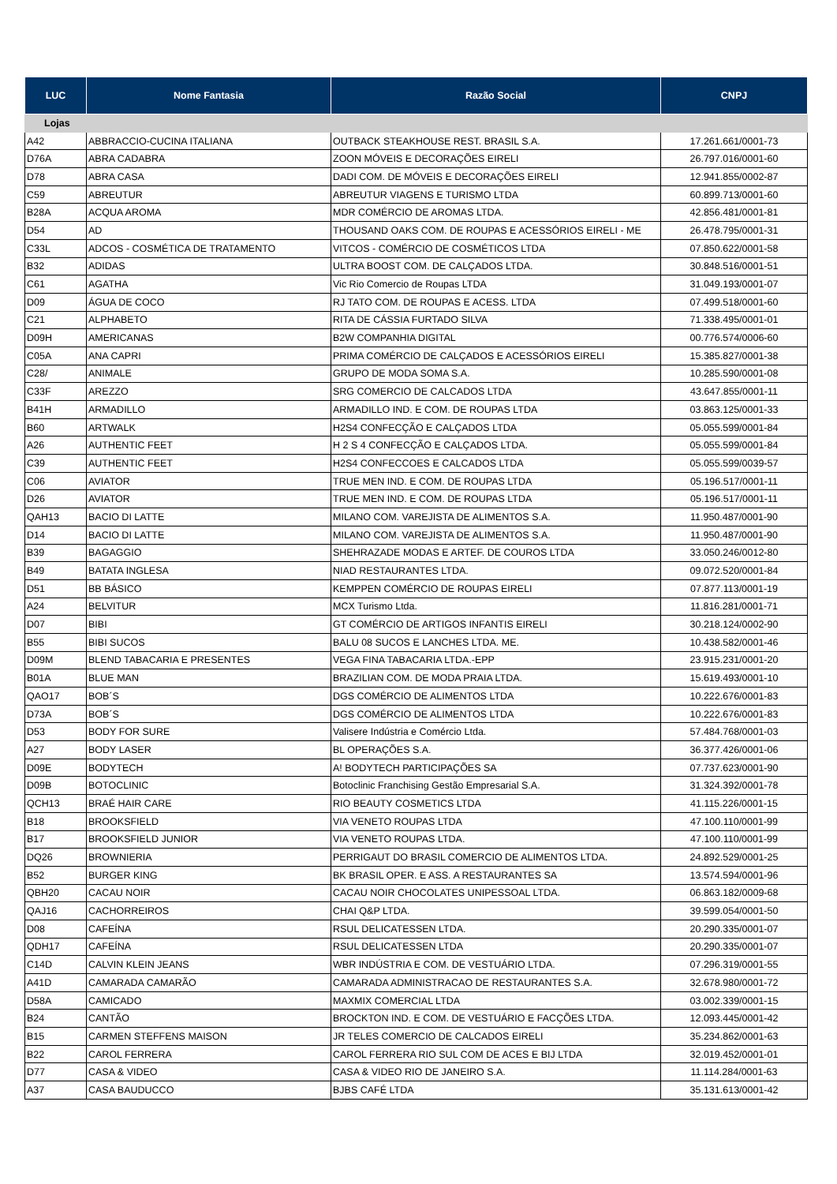| LUC | Nome Fantasia | Razão Social | CNPJ |
| --- | --- | --- | --- |
| Lojas | | | |
| A42 | ABBRACCIO-CUCINA ITALIANA | OUTBACK STEAKHOUSE REST. BRASIL S.A. | 17.261.661/0001-73 |
| D76A | ABRA CADABRA | ZOON MÓVEIS E DECORAÇÕES EIRELI | 26.797.016/0001-60 |
| D78 | ABRA CASA | DADI COM. DE MÓVEIS E DECORAÇÕES EIRELI | 12.941.855/0002-87 |
| C59 | ABREUTUR | ABREUTUR VIAGENS E TURISMO LTDA | 60.899.713/0001-60 |
| B28A | ACQUA AROMA | MDR COMÉRCIO DE AROMAS LTDA. | 42.856.481/0001-81 |
| D54 | AD | THOUSAND OAKS COM. DE ROUPAS E ACESSÓRIOS EIRELI - ME | 26.478.795/0001-31 |
| C33L | ADCOS - COSMÉTICA DE TRATAMENTO | VITCOS - COMÉRCIO DE COSMÉTICOS LTDA | 07.850.622/0001-58 |
| B32 | ADIDAS | ULTRA BOOST COM. DE CALÇADOS LTDA. | 30.848.516/0001-51 |
| C61 | AGATHA | Vic Rio Comercio de Roupas LTDA | 31.049.193/0001-07 |
| D09 | ÁGUA DE COCO | RJ TATO COM. DE ROUPAS E ACESS. LTDA | 07.499.518/0001-60 |
| C21 | ALPHABETO | RITA DE CÁSSIA FURTADO SILVA | 71.338.495/0001-01 |
| D09H | AMERICANAS | B2W COMPANHIA DIGITAL | 00.776.574/0006-60 |
| C05A | ANA CAPRI | PRIMA COMÉRCIO DE CALÇADOS E ACESSÓRIOS EIRELI | 15.385.827/0001-38 |
| C28/ | ANIMALE | GRUPO DE MODA SOMA S.A. | 10.285.590/0001-08 |
| C33F | AREZZO | SRG COMERCIO DE CALCADOS LTDA | 43.647.855/0001-11 |
| B41H | ARMADILLO | ARMADILLO IND. E COM. DE ROUPAS LTDA | 03.863.125/0001-33 |
| B60 | ARTWALK | H2S4 CONFECÇÃO E CALÇADOS LTDA | 05.055.599/0001-84 |
| A26 | AUTHENTIC FEET | H 2 S 4 CONFECÇÃO E CALÇADOS LTDA. | 05.055.599/0001-84 |
| C39 | AUTHENTIC FEET | H2S4 CONFECCOES E CALCADOS LTDA | 05.055.599/0039-57 |
| C06 | AVIATOR | TRUE MEN IND. E COM. DE ROUPAS LTDA | 05.196.517/0001-11 |
| D26 | AVIATOR | TRUE MEN IND. E COM. DE ROUPAS LTDA | 05.196.517/0001-11 |
| QAH13 | BACIO DI LATTE | MILANO COM. VAREJISTA DE ALIMENTOS S.A. | 11.950.487/0001-90 |
| D14 | BACIO DI LATTE | MILANO COM. VAREJISTA DE ALIMENTOS S.A. | 11.950.487/0001-90 |
| B39 | BAGAGGIO | SHEHRAZADE MODAS E ARTEF. DE COUROS LTDA | 33.050.246/0012-80 |
| B49 | BATATA INGLESA | NIAD RESTAURANTES LTDA. | 09.072.520/0001-84 |
| D51 | BB BÁSICO | KEMPPEN COMÉRCIO DE ROUPAS EIRELI | 07.877.113/0001-19 |
| A24 | BELVITUR | MCX Turismo Ltda. | 11.816.281/0001-71 |
| D07 | BIBI | GT COMÉRCIO DE ARTIGOS INFANTIS EIRELI | 30.218.124/0002-90 |
| B55 | BIBI SUCOS | BALU 08 SUCOS E LANCHES LTDA. ME. | 10.438.582/0001-46 |
| D09M | BLEND TABACARIA E PRESENTES | VEGA FINA TABACARIA LTDA.-EPP | 23.915.231/0001-20 |
| B01A | BLUE MAN | BRAZILIAN COM. DE MODA PRAIA LTDA. | 15.619.493/0001-10 |
| QAO17 | BOB´S | DGS COMÉRCIO DE ALIMENTOS LTDA | 10.222.676/0001-83 |
| D73A | BOB´S | DGS COMÉRCIO DE ALIMENTOS LTDA | 10.222.676/0001-83 |
| D53 | BODY FOR SURE | Valisere Indústria e Comércio Ltda. | 57.484.768/0001-03 |
| A27 | BODY LASER | BL OPERAÇÕES S.A. | 36.377.426/0001-06 |
| D09E | BODYTECH | A! BODYTECH PARTICIPAÇÕES SA | 07.737.623/0001-90 |
| D09B | BOTOCLINIC | Botoclinic Franchising Gestão Empresarial S.A. | 31.324.392/0001-78 |
| QCH13 | BRAÉ HAIR CARE | RIO BEAUTY COSMETICS LTDA | 41.115.226/0001-15 |
| B18 | BROOKSFIELD | VIA VENETO ROUPAS LTDA | 47.100.110/0001-99 |
| B17 | BROOKSFIELD JUNIOR | VIA VENETO ROUPAS LTDA. | 47.100.110/0001-99 |
| DQ26 | BROWNIERIA | PERRIGAUT DO BRASIL COMERCIO DE ALIMENTOS LTDA. | 24.892.529/0001-25 |
| B52 | BURGER KING | BK BRASIL OPER. E ASS. A RESTAURANTES SA | 13.574.594/0001-96 |
| QBH20 | CACAU NOIR | CACAU NOIR CHOCOLATES UNIPESSOAL LTDA. | 06.863.182/0009-68 |
| QAJ16 | CACHORREIROS | CHAI Q&P LTDA. | 39.599.054/0001-50 |
| D08 | CAFEÍNA | RSUL DELICATESSEN LTDA. | 20.290.335/0001-07 |
| QDH17 | CAFEÍNA | RSUL DELICATESSEN LTDA | 20.290.335/0001-07 |
| C14D | CALVIN KLEIN JEANS | WBR INDÚSTRIA E COM. DE VESTUÁRIO LTDA. | 07.296.319/0001-55 |
| A41D | CAMARADA CAMARÃO | CAMARADA ADMINISTRACAO DE RESTAURANTES S.A. | 32.678.980/0001-72 |
| D58A | CAMICADO | MAXMIX COMERCIAL LTDA | 03.002.339/0001-15 |
| B24 | CANTÃO | BROCKTON IND. E COM. DE VESTUÁRIO E FACÇÕES LTDA. | 12.093.445/0001-42 |
| B15 | CARMEN STEFFENS MAISON | JR TELES COMERCIO DE CALCADOS EIRELI | 35.234.862/0001-63 |
| B22 | CAROL FERRERA | CAROL FERRERA RIO SUL COM DE ACES E BIJ LTDA | 32.019.452/0001-01 |
| D77 | CASA & VIDEO | CASA & VIDEO RIO DE JANEIRO S.A. | 11.114.284/0001-63 |
| A37 | CASA BAUDUCCO | BJBS CAFÉ LTDA | 35.131.613/0001-42 |